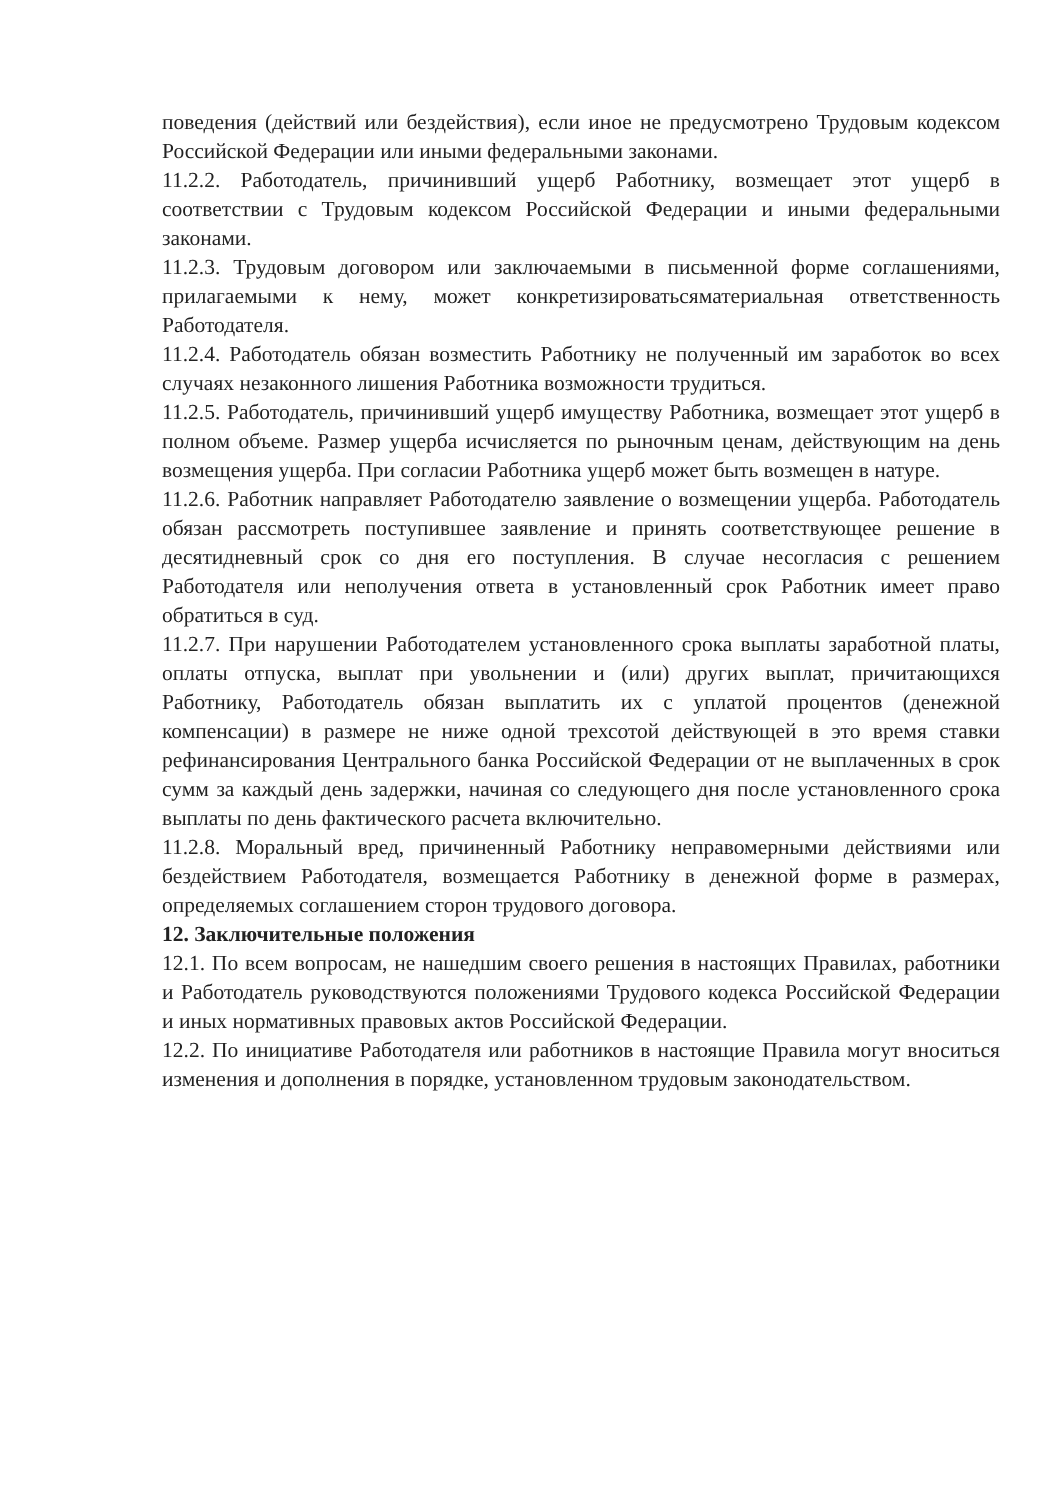поведения (действий или бездействия), если иное не предусмотрено Трудовым кодексом Российской Федерации или иными федеральными законами.
11.2.2. Работодатель, причинивший ущерб Работнику, возмещает этот ущерб в соответствии с Трудовым кодексом Российской Федерации и иными федеральными законами.
11.2.3. Трудовым договором или заключаемыми в письменной форме соглашениями, прилагаемыми к нему, может конкретизироватьсяматериальная ответственность Работодателя.
11.2.4. Работодатель обязан возместить Работнику не полученный им заработок во всех случаях незаконного лишения Работника возможности трудиться.
11.2.5. Работодатель, причинивший ущерб имуществу Работника, возмещает этот ущерб в полном объеме. Размер ущерба исчисляется по рыночным ценам, действующим на день возмещения ущерба. При согласии Работника ущерб может быть возмещен в натуре.
11.2.6. Работник направляет Работодателю заявление о возмещении ущерба. Работодатель обязан рассмотреть поступившее заявление и принять соответствующее решение в десятидневный срок со дня его поступления. В случае несогласия с решением Работодателя или неполучения ответа в установленный срок Работник имеет право обратиться в суд.
11.2.7. При нарушении Работодателем установленного срока выплаты заработной платы, оплаты отпуска, выплат при увольнении и (или) других выплат, причитающихся Работнику, Работодатель обязан выплатить их с уплатой процентов (денежной компенсации) в размере не ниже одной трехсотой действующей в это время ставки рефинансирования Центрального банка Российской Федерации от не выплаченных в срок сумм за каждый день задержки, начиная со следующего дня после установленного срока выплаты по день фактического расчета включительно.
11.2.8. Моральный вред, причиненный Работнику неправомерными действиями или бездействием Работодателя, возмещается Работнику в денежной форме в размерах, определяемых соглашением сторон трудового договора.
12. Заключительные положения
12.1. По всем вопросам, не нашедшим своего решения в настоящих Правилах, работники и Работодатель руководствуются положениями Трудового кодекса Российской Федерации и иных нормативных правовых актов Российской Федерации.
12.2. По инициативе Работодателя или работников в настоящие Правила могут вноситься изменения и дополнения в порядке, установленном трудовым законодательством.